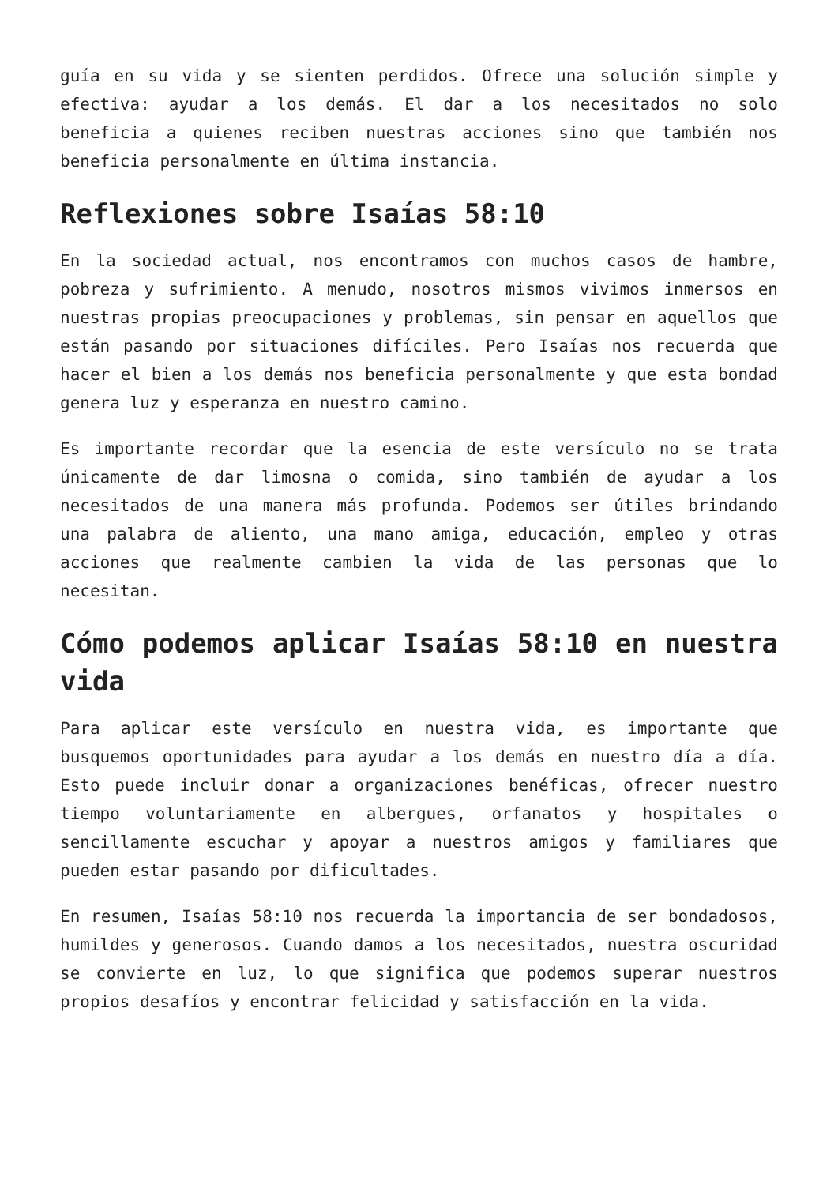guía en su vida y se sienten perdidos. Ofrece una solución simple y efectiva: ayudar a los demás. El dar a los necesitados no solo beneficia a quienes reciben nuestras acciones sino que también nos beneficia personalmente en última instancia.
Reflexiones sobre Isaías 58:10
En la sociedad actual, nos encontramos con muchos casos de hambre, pobreza y sufrimiento. A menudo, nosotros mismos vivimos inmersos en nuestras propias preocupaciones y problemas, sin pensar en aquellos que están pasando por situaciones difíciles. Pero Isaías nos recuerda que hacer el bien a los demás nos beneficia personalmente y que esta bondad genera luz y esperanza en nuestro camino.
Es importante recordar que la esencia de este versículo no se trata únicamente de dar limosna o comida, sino también de ayudar a los necesitados de una manera más profunda. Podemos ser útiles brindando una palabra de aliento, una mano amiga, educación, empleo y otras acciones que realmente cambien la vida de las personas que lo necesitan.
Cómo podemos aplicar Isaías 58:10 en nuestra vida
Para aplicar este versículo en nuestra vida, es importante que busquemos oportunidades para ayudar a los demás en nuestro día a día. Esto puede incluir donar a organizaciones benéficas, ofrecer nuestro tiempo voluntariamente en albergues, orfanatos y hospitales o sencillamente escuchar y apoyar a nuestros amigos y familiares que pueden estar pasando por dificultades.
En resumen, Isaías 58:10 nos recuerda la importancia de ser bondadosos, humildes y generosos. Cuando damos a los necesitados, nuestra oscuridad se convierte en luz, lo que significa que podemos superar nuestros propios desafíos y encontrar felicidad y satisfacción en la vida.